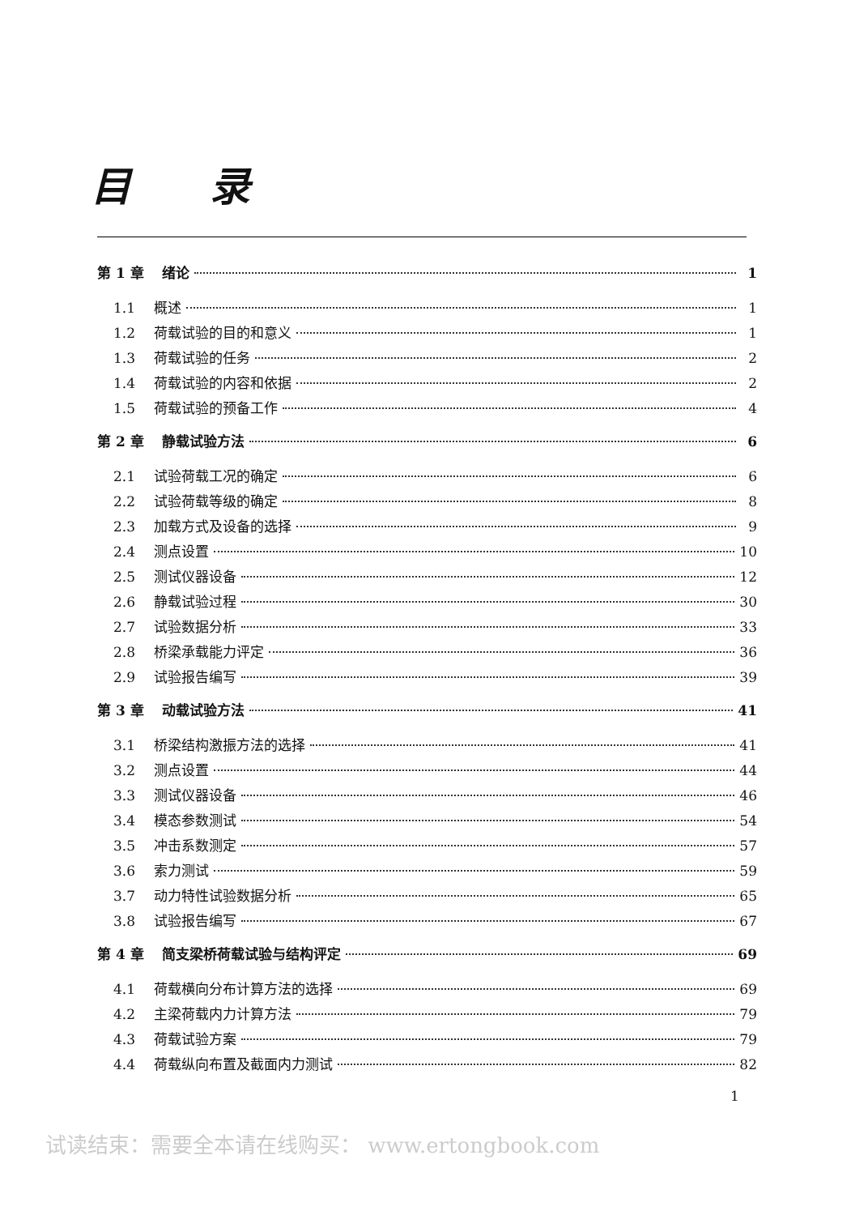目 录
第 1 章 绪论 1
1.1 概述 1
1.2 荷载试验的目的和意义 1
1.3 荷载试验的任务 2
1.4 荷载试验的内容和依据 2
1.5 荷载试验的预备工作 4
第 2 章 静载试验方法 6
2.1 试验荷载工况的确定 6
2.2 试验荷载等级的确定 8
2.3 加载方式及设备的选择 9
2.4 测点设置 10
2.5 测试仪器设备 12
2.6 静载试验过程 30
2.7 试验数据分析 33
2.8 桥梁承载能力评定 36
2.9 试验报告编写 39
第 3 章 动载试验方法 41
3.1 桥梁结构激振方法的选择 41
3.2 测点设置 44
3.3 测试仪器设备 46
3.4 模态参数测试 54
3.5 冲击系数测定 57
3.6 索力测试 59
3.7 动力特性试验数据分析 65
3.8 试验报告编写 67
第 4 章 简支梁桥荷载试验与结构评定 69
4.1 荷载横向分布计算方法的选择 69
4.2 主梁荷载内力计算方法 79
4.3 荷载试验方案 79
4.4 荷载纵向布置及截面内力测试 82
1
试读结束：需要全本请在线购买： www.ertongbook.com